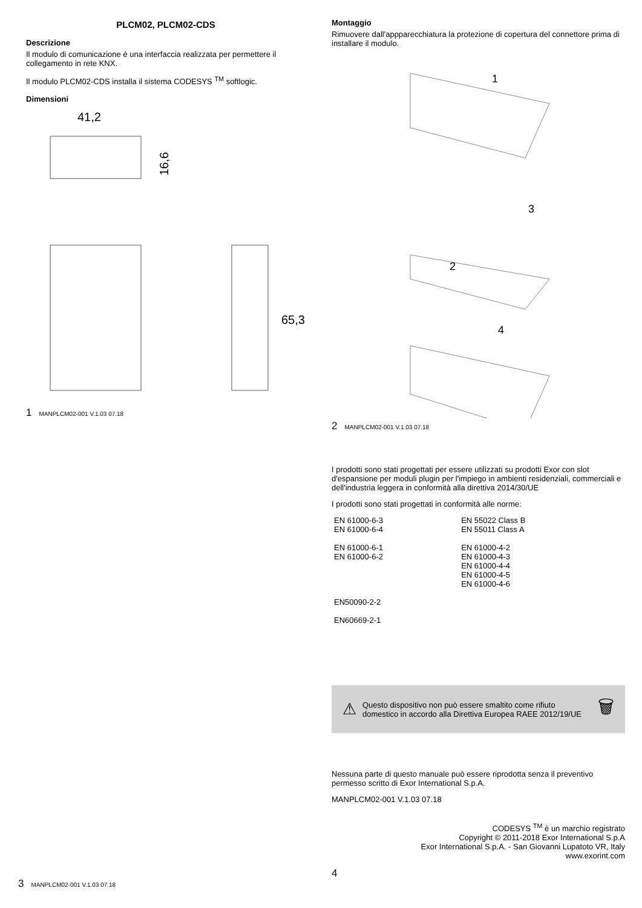PLCM02, PLCM02-CDS
Descrizione
Il modulo di comunicazione è una interfaccia realizzata per permettere il collegamento in rete KNX.
Il modulo PLCM02-CDS installa il sistema CODESYS <sup>TM</sup> softlogic.
Dimensioni
41,2
16,6
65,3
1 MANPLCM02-001 V.1.03 07.18
Montaggio
Rimuovere dall'appparecchiatura la protezione di copertura del connettore prima di installare il modulo.
1
3
2
4
2 MANPLCM02-001 V.1.03 07.18
3 MANPLCM02-001 V.1.03 07.18
I prodotti sono stati progettati per essere utilizzati su prodotti Exor con slot d'espansione per moduli plugin per l'impiego in ambienti residenziali, commerciali e dell'industria leggera in conformità alla direttiva 2014/30/UE
I prodotti sono stati progettati in conformità alle norme:
| EN 61000-6-3 EN 61000-6-4 EN 61000-6-1 EN 61000-6-2 | EN 55022 Class B EN 55011 Class A EN 61000-4-2 EN 61000-4-3 EN 61000-4-4 EN 61000-4-5 EN 61000-4-6 |
| EN50090-2-2 EN60669-2-1 | |
⚠ Questo dispositivo non può essere smaltito come rifiuto domestico in accordo alla Direttiva Europea RAEE 2012/19/UE 🗑
Nessuna parte di questo manuale può essere riprodotta senza il preventivo permesso scritto di Exor International S.p.A.
MANPLCM02-001 V.1.03 07.18
CODESYS <sup>TM</sup> è un marchio registrato
Copyright © 2011-2018 Exor International S.p.A
Exor International S.p.A. - San Giovanni Lupatoto VR, Italy
www.exorint.com
4